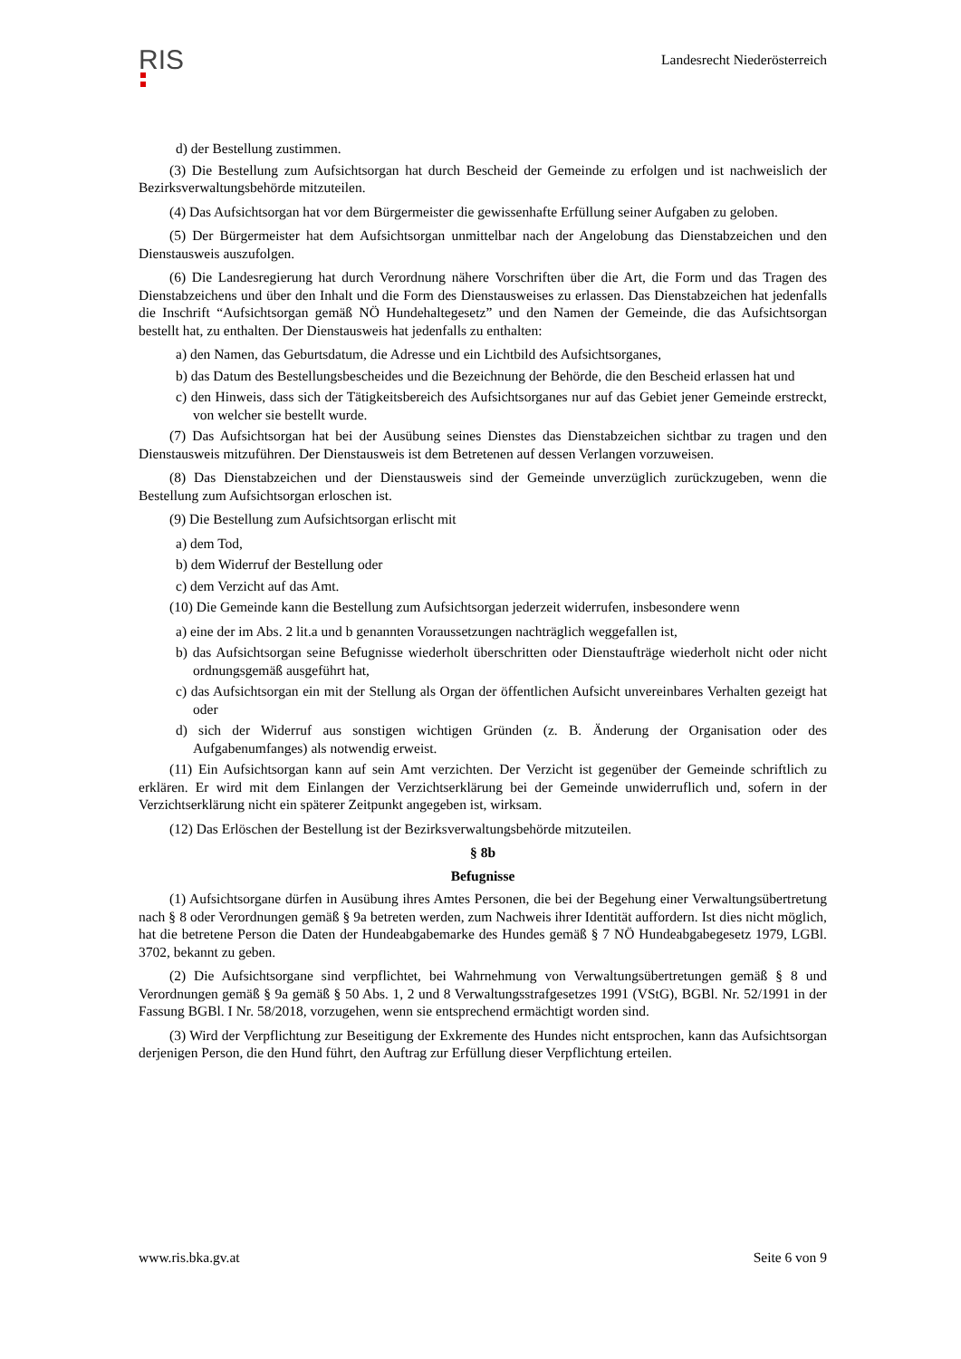RIS
Landesrecht Niederösterreich
d) der Bestellung zustimmen.
(3) Die Bestellung zum Aufsichtsorgan hat durch Bescheid der Gemeinde zu erfolgen und ist nachweislich der Bezirksverwaltungsbehörde mitzuteilen.
(4) Das Aufsichtsorgan hat vor dem Bürgermeister die gewissenhafte Erfüllung seiner Aufgaben zu geloben.
(5) Der Bürgermeister hat dem Aufsichtsorgan unmittelbar nach der Angelobung das Dienstabzeichen und den Dienstausweis auszufolgen.
(6) Die Landesregierung hat durch Verordnung nähere Vorschriften über die Art, die Form und das Tragen des Dienstabzeichens und über den Inhalt und die Form des Dienstausweises zu erlassen. Das Dienstabzeichen hat jedenfalls die Inschrift “Aufsichtsorgan gemäß NÖ Hundehaltegesetz” und den Namen der Gemeinde, die das Aufsichtsorgan bestellt hat, zu enthalten. Der Dienstausweis hat jedenfalls zu enthalten:
a) den Namen, das Geburtsdatum, die Adresse und ein Lichtbild des Aufsichtsorganes,
b) das Datum des Bestellungsbescheides und die Bezeichnung der Behörde, die den Bescheid erlassen hat und
c) den Hinweis, dass sich der Tätigkeitsbereich des Aufsichtsorganes nur auf das Gebiet jener Gemeinde erstreckt, von welcher sie bestellt wurde.
(7) Das Aufsichtsorgan hat bei der Ausübung seines Dienstes das Dienstabzeichen sichtbar zu tragen und den Dienstausweis mitzuführen. Der Dienstausweis ist dem Betretenen auf dessen Verlangen vorzuweisen.
(8) Das Dienstabzeichen und der Dienstausweis sind der Gemeinde unverzüglich zurückzugeben, wenn die Bestellung zum Aufsichtsorgan erloschen ist.
(9) Die Bestellung zum Aufsichtsorgan erlischt mit
a) dem Tod,
b) dem Widerruf der Bestellung oder
c) dem Verzicht auf das Amt.
(10) Die Gemeinde kann die Bestellung zum Aufsichtsorgan jederzeit widerrufen, insbesondere wenn
a) eine der im Abs. 2 lit.a und b genannten Voraussetzungen nachträglich weggefallen ist,
b) das Aufsichtsorgan seine Befugnisse wiederholt überschritten oder Dienstaufträge wiederholt nicht oder nicht ordnungsgemäß ausgeführt hat,
c) das Aufsichtsorgan ein mit der Stellung als Organ der öffentlichen Aufsicht unvereinbares Verhalten gezeigt hat oder
d) sich der Widerruf aus sonstigen wichtigen Gründen (z. B. Änderung der Organisation oder des Aufgabenumfanges) als notwendig erweist.
(11) Ein Aufsichtsorgan kann auf sein Amt verzichten. Der Verzicht ist gegenüber der Gemeinde schriftlich zu erklären. Er wird mit dem Einlangen der Verzichtserklärung bei der Gemeinde unwiderruflich und, sofern in der Verzichtserklärung nicht ein späterer Zeitpunkt angegeben ist, wirksam.
(12) Das Erlöschen der Bestellung ist der Bezirksverwaltungsbehörde mitzuteilen.
§ 8b
Befugnisse
(1) Aufsichtsorgane dürfen in Ausübung ihres Amtes Personen, die bei der Begehung einer Verwaltungsübertretung nach § 8 oder Verordnungen gemäß § 9a betreten werden, zum Nachweis ihrer Identität auffordern. Ist dies nicht möglich, hat die betretene Person die Daten der Hundeabgabemarke des Hundes gemäß § 7 NÖ Hundeabgabegesetz 1979, LGBl. 3702, bekannt zu geben.
(2) Die Aufsichtsorgane sind verpflichtet, bei Wahrnehmung von Verwaltungsübertretungen gemäß § 8 und Verordnungen gemäß § 9a gemäß § 50 Abs. 1, 2 und 8 Verwaltungsstrafgesetzes 1991 (VStG), BGBl. Nr. 52/1991 in der Fassung BGBl. I Nr. 58/2018, vorzugehen, wenn sie entsprechend ermächtigt worden sind.
(3) Wird der Verpflichtung zur Beseitigung der Exkremente des Hundes nicht entsprochen, kann das Aufsichtsorgan derjenigen Person, die den Hund führt, den Auftrag zur Erfüllung dieser Verpflichtung erteilen.
www.ris.bka.gv.at Seite 6 von 9